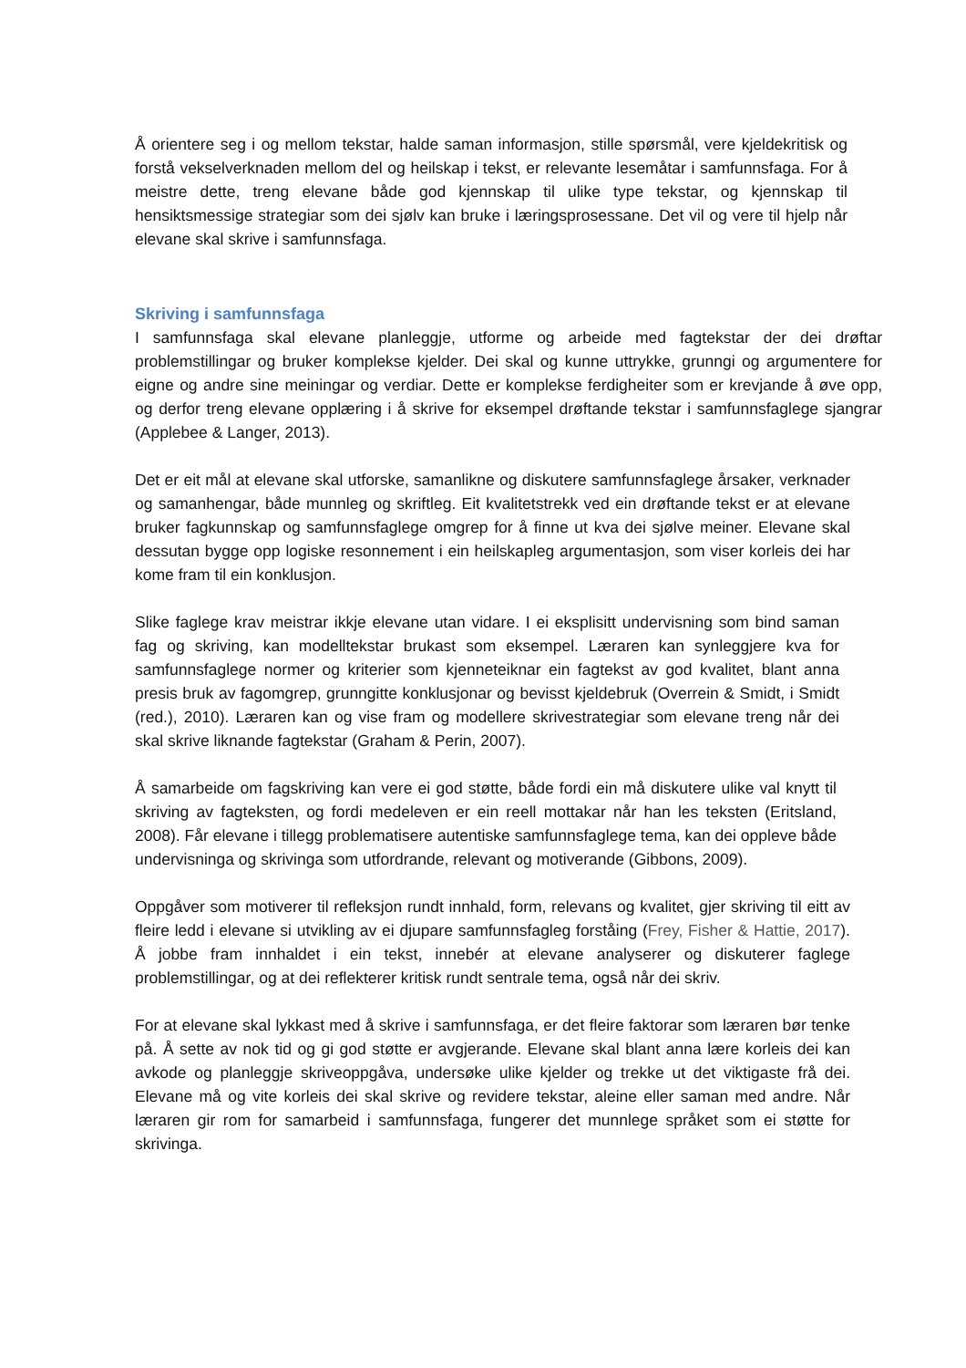Å orientere seg i og mellom tekstar, halde saman informasjon, stille spørsmål, vere kjeldekritisk og forstå vekselverknaden mellom del og heilskap i tekst, er relevante lesemåtar i samfunnsfaga. For å meistre dette, treng elevane både god kjennskap til ulike type tekstar, og kjennskap til hensiktsmessige strategiar som dei sjølv kan bruke i læringsprosessane. Det vil og vere til hjelp når elevane skal skrive i samfunnsfaga.
Skriving i samfunnsfaga
I samfunnsfaga skal elevane planleggje, utforme og arbeide med fagtekstar der dei drøftar problemstillingar og bruker komplekse kjelder. Dei skal og kunne uttrykke, grunngi og argumentere for eigne og andre sine meiningar og verdiar. Dette er komplekse ferdigheiter som er krevjande å øve opp, og derfor treng elevane opplæring i å skrive for eksempel drøftande tekstar i samfunnsfaglege sjangrar (Applebee & Langer, 2013).
Det er eit mål at elevane skal utforske, samanlikne og diskutere samfunnsfaglege årsaker, verknader og samanhengar, både munnleg og skriftleg. Eit kvalitetstrekk ved ein drøftande tekst er at elevane bruker fagkunnskap og samfunnsfaglege omgrep for å finne ut kva dei sjølve meiner. Elevane skal dessutan bygge opp logiske resonnement i ein heilskapleg argumentasjon, som viser korleis dei har kome fram til ein konklusjon.
Slike faglege krav meistrar ikkje elevane utan vidare. I ei eksplisitt undervisning som bind saman fag og skriving, kan modelltekstar brukast som eksempel. Læraren kan synleggjere kva for samfunnsfaglege normer og kriterier som kjenneteiknar ein fagtekst av god kvalitet, blant anna presis bruk av fagomgrep, grunngitte konklusjonar og bevisst kjeldebruk (Overrein & Smidt, i Smidt (red.), 2010). Læraren kan og vise fram og modellere skrivestrategiar som elevane treng når dei skal skrive liknande fagtekstar (Graham & Perin, 2007).
Å samarbeide om fagskriving kan vere ei god støtte, både fordi ein må diskutere ulike val knytt til skriving av fagteksten, og fordi medeleven er ein reell mottakar når han les teksten (Eritsland, 2008). Får elevane i tillegg problematisere autentiske samfunnsfaglege tema, kan dei oppleve både undervisninga og skrivinga som utfordrande, relevant og motiverande (Gibbons, 2009).
Oppgåver som motiverer til refleksjon rundt innhald, form, relevans og kvalitet, gjer skriving til eitt av fleire ledd i elevane si utvikling av ei djupare samfunnsfagleg forståing (Frey, Fisher & Hattie, 2017). Å jobbe fram innhaldet i ein tekst, innebér at elevane analyserer og diskuterer faglege problemstillingar, og at dei reflekterer kritisk rundt sentrale tema, også når dei skriv.
For at elevane skal lykkast med å skrive i samfunnsfaga, er det fleire faktorar som læraren bør tenke på. Å sette av nok tid og gi god støtte er avgjerande. Elevane skal blant anna lære korleis dei kan avkode og planleggje skriveoppgåva, undersøke ulike kjelder og trekke ut det viktigaste frå dei. Elevane må og vite korleis dei skal skrive og revidere tekstar, aleine eller saman med andre. Når læraren gir rom for samarbeid i samfunnsfaga, fungerer det munnlege språket som ei støtte for skrivinga.